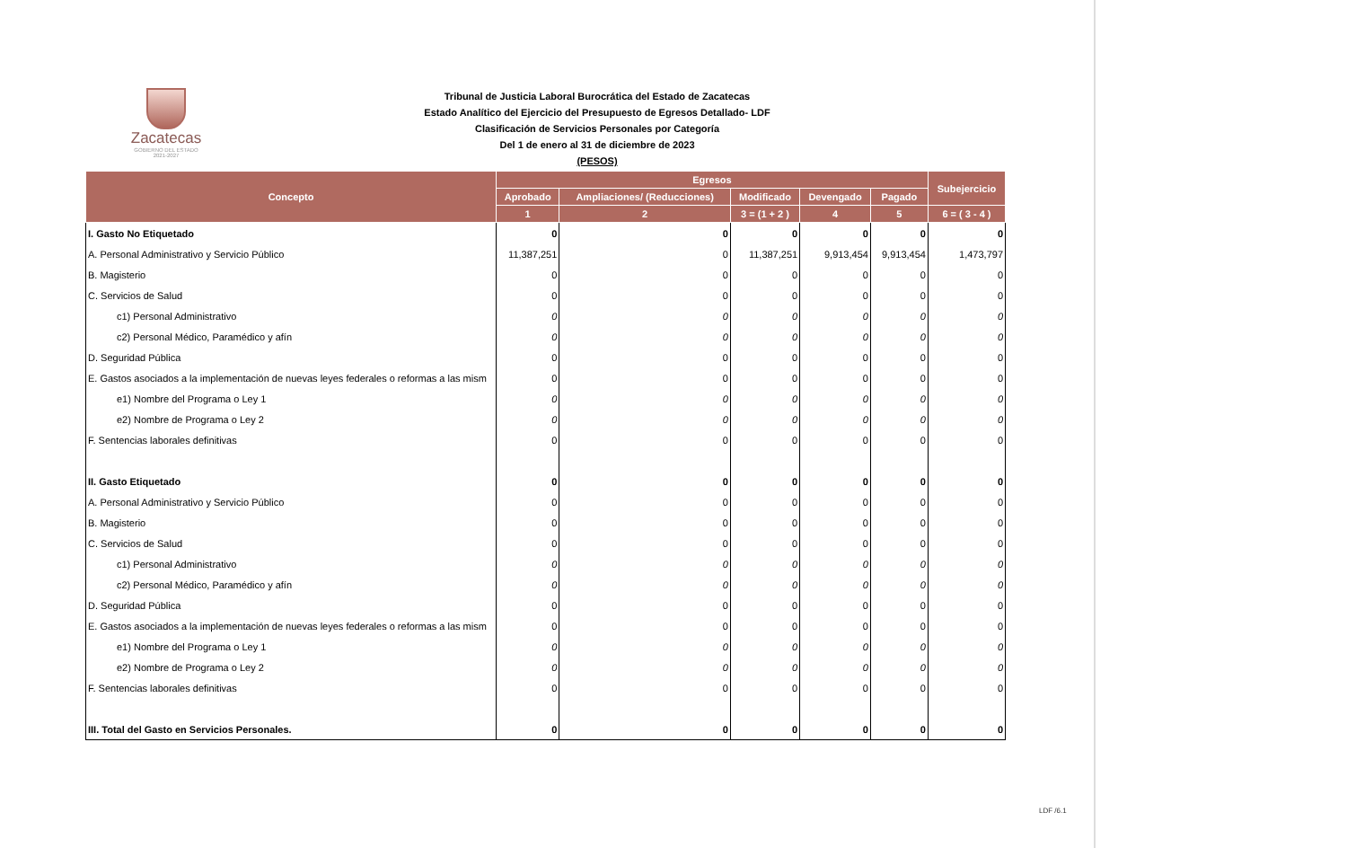Zacatecas
GOBIERNO DEL ESTADO
2021-2027
Tribunal de Justicia Laboral Burocrática del Estado de Zacatecas
Estado Analítico del Ejercicio del Presupuesto de Egresos Detallado- LDF
Clasificación de Servicios Personales por Categoría
Del 1 de enero al 31 de diciembre de 2023
(PESOS)
| Concepto | Egresos | | | | | Subejercicio |
| --- | --- | --- | --- | --- | --- | --- |
| | Aprobado | Ampliaciones/ (Reducciones) | Modificado | Devengado | Pagado | |
| | 1 | 2 | 3 = (1 + 2 ) | 4 | 5 | 6 = ( 3 - 4 ) |
| I. Gasto No Etiquetado | 0 | 0 | 0 | 0 | 0 | 0 |
| A. Personal Administrativo y Servicio Público | 11,387,251 | 0 | 11,387,251 | 9,913,454 | 9,913,454 | 1,473,797 |
| B. Magisterio | 0 | 0 | 0 | 0 | 0 | 0 |
| C. Servicios de Salud | 0 | 0 | 0 | 0 | 0 | 0 |
| c1) Personal Administrativo | 0 | 0 | 0 | 0 | 0 | 0 |
| c2) Personal Médico, Paramédico y afín | 0 | 0 | 0 | 0 | 0 | 0 |
| D. Seguridad Pública | 0 | 0 | 0 | 0 | 0 | 0 |
| E. Gastos asociados a la implementación de nuevas leyes federales o reformas a las mism | 0 | 0 | 0 | 0 | 0 | 0 |
| e1) Nombre del Programa o Ley 1 | 0 | 0 | 0 | 0 | 0 | 0 |
| e2) Nombre de Programa o Ley 2 | 0 | 0 | 0 | 0 | 0 | 0 |
| F. Sentencias laborales definitivas | 0 | 0 | 0 | 0 | 0 | 0 |
| II. Gasto Etiquetado | 0 | 0 | 0 | 0 | 0 | 0 |
| A. Personal Administrativo y Servicio Público | 0 | 0 | 0 | 0 | 0 | 0 |
| B. Magisterio | 0 | 0 | 0 | 0 | 0 | 0 |
| C. Servicios de Salud | 0 | 0 | 0 | 0 | 0 | 0 |
| c1) Personal Administrativo | 0 | 0 | 0 | 0 | 0 | 0 |
| c2) Personal Médico, Paramédico y afín | 0 | 0 | 0 | 0 | 0 | 0 |
| D. Seguridad Pública | 0 | 0 | 0 | 0 | 0 | 0 |
| E. Gastos asociados a la implementación de nuevas leyes federales o reformas a las mism | 0 | 0 | 0 | 0 | 0 | 0 |
| e1) Nombre del Programa o Ley 1 | 0 | 0 | 0 | 0 | 0 | 0 |
| e2) Nombre de Programa o Ley 2 | 0 | 0 | 0 | 0 | 0 | 0 |
| F. Sentencias laborales definitivas | 0 | 0 | 0 | 0 | 0 | 0 |
| III. Total del Gasto en Servicios Personales. | 0 | 0 | 0 | 0 | 0 | 0 |
LDF /6.1